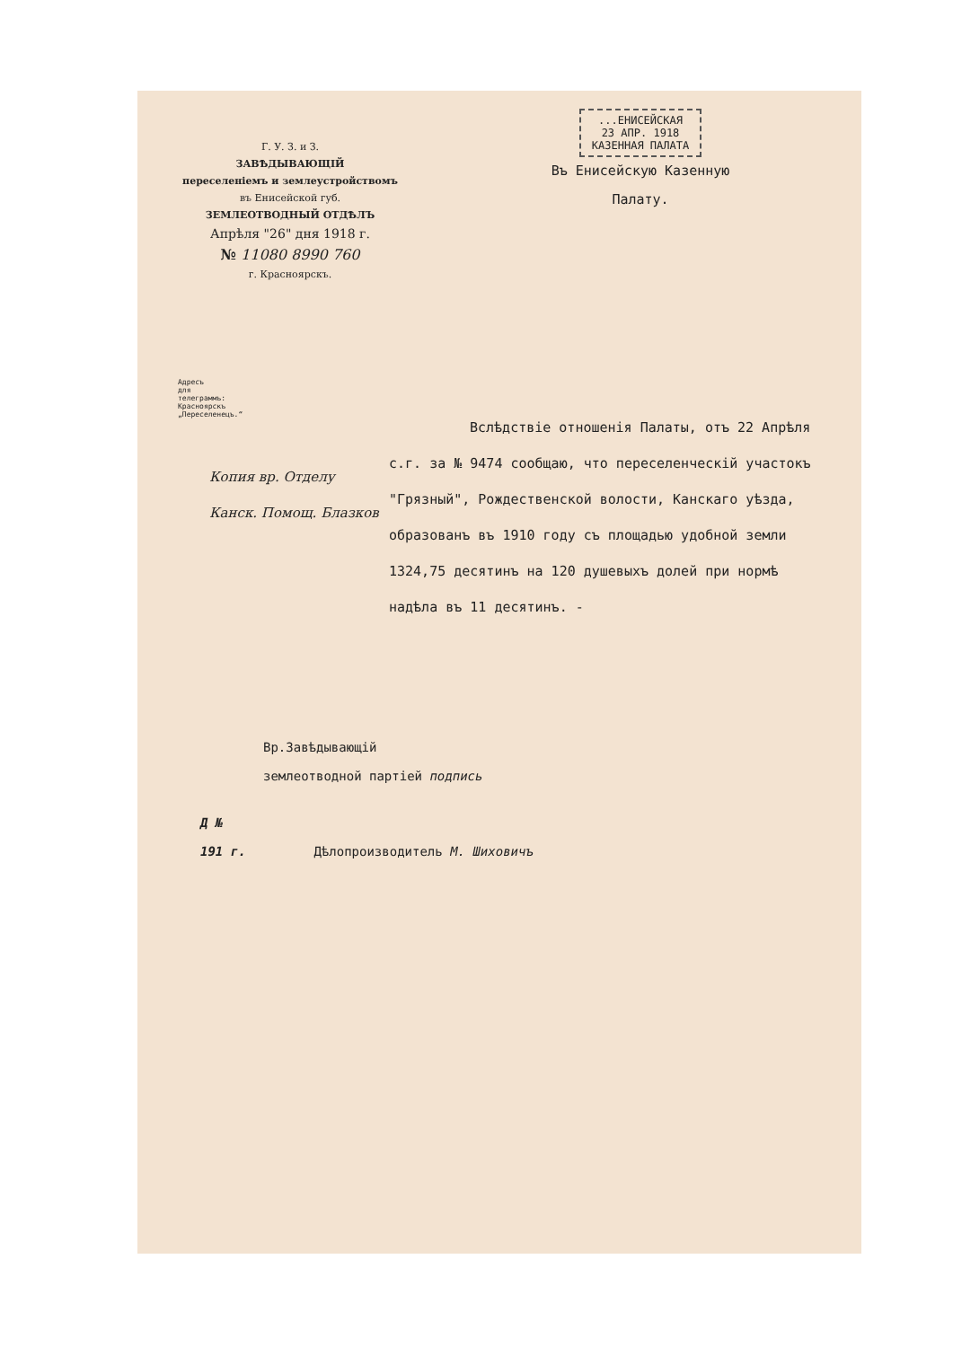Г. У. З. и З.
ЗАВѢДЫВАЮЩІЙ
переселеніемъ и землеустройствомъ
въ Енисейской губ.
ЗЕМЛЕОТВОДНЫЙ ОТДѢЛЪ
Апрѣля "26" дня 1918 г.
№ 11080 8990 760
г. Красноярскъ.
...ЕНИСЕЙСКАЯ
23 АПР. 1918
КАЗЕННАЯ ПАЛАТА
Въ Енисейскую Казенную
Палату.
Адресъ для телеграммъ: Красноярскъ „Переселенецъ.“
Копия вр. Отделу Канск. Помощ. Блазков
Вслѣдствіе отношенія Палаты, отъ 22 Апрѣля с.г. за № 9474 сообщаю, что переселенческій участокъ "Грязный", Рождественской волости, Канскаго уѣзда, образованъ въ 1910 году съ площадью удобной земли 1324,75 десятинъ на 120 душевыхъ долей при нормѣ надѣла въ 11 десятинъ. -
Вр.Завѣдывающій
землеотводной партіей подпись
Д №
191 г. Дѣлопроизводитель М. Шиховичъ